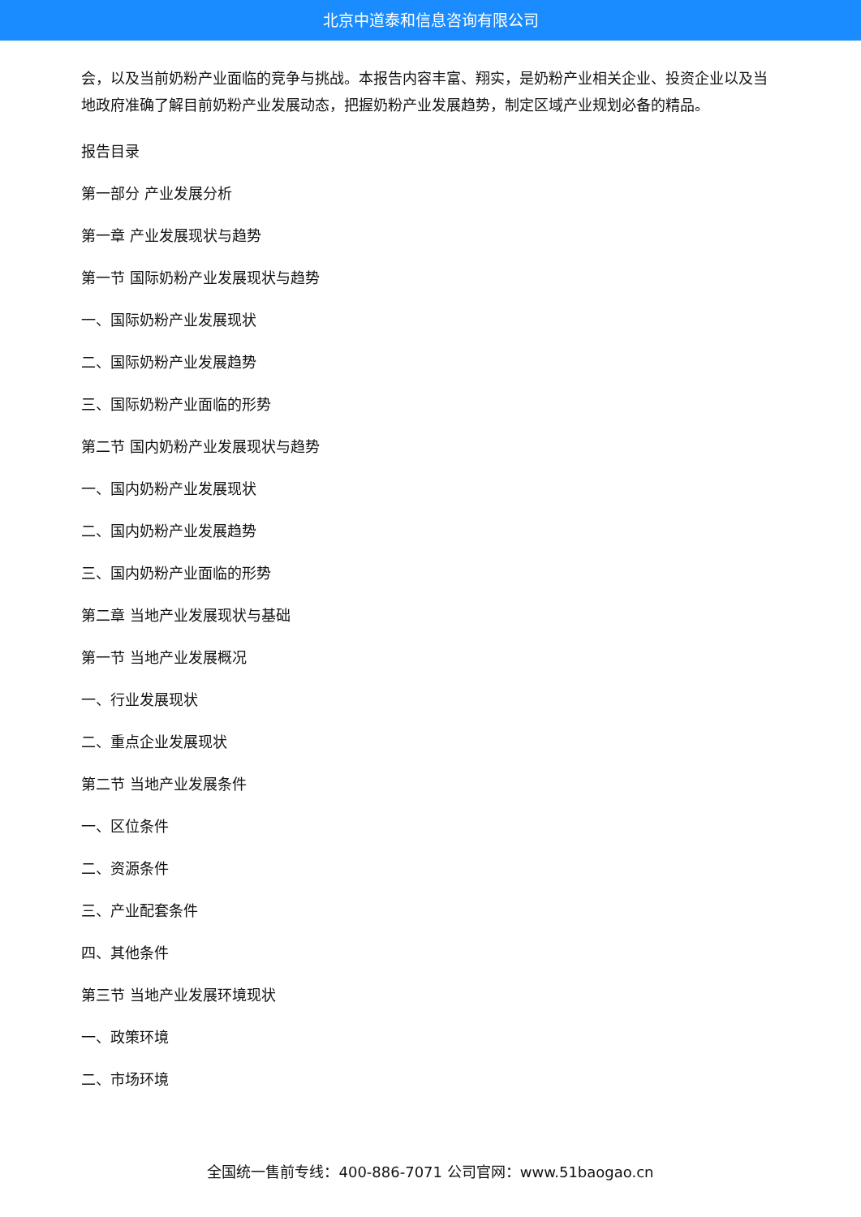北京中道泰和信息咨询有限公司
会，以及当前奶粉产业面临的竞争与挑战。本报告内容丰富、翔实，是奶粉产业相关企业、投资企业以及当地政府准确了解目前奶粉产业发展动态，把握奶粉产业发展趋势，制定区域产业规划必备的精品。
报告目录
第一部分 产业发展分析
第一章 产业发展现状与趋势
第一节 国际奶粉产业发展现状与趋势
一、国际奶粉产业发展现状
二、国际奶粉产业发展趋势
三、国际奶粉产业面临的形势
第二节 国内奶粉产业发展现状与趋势
一、国内奶粉产业发展现状
二、国内奶粉产业发展趋势
三、国内奶粉产业面临的形势
第二章 当地产业发展现状与基础
第一节 当地产业发展概况
一、行业发展现状
二、重点企业发展现状
第二节 当地产业发展条件
一、区位条件
二、资源条件
三、产业配套条件
四、其他条件
第三节 当地产业发展环境现状
一、政策环境
二、市场环境
全国统一售前专线：400-886-7071 公司官网：www.51baogao.cn